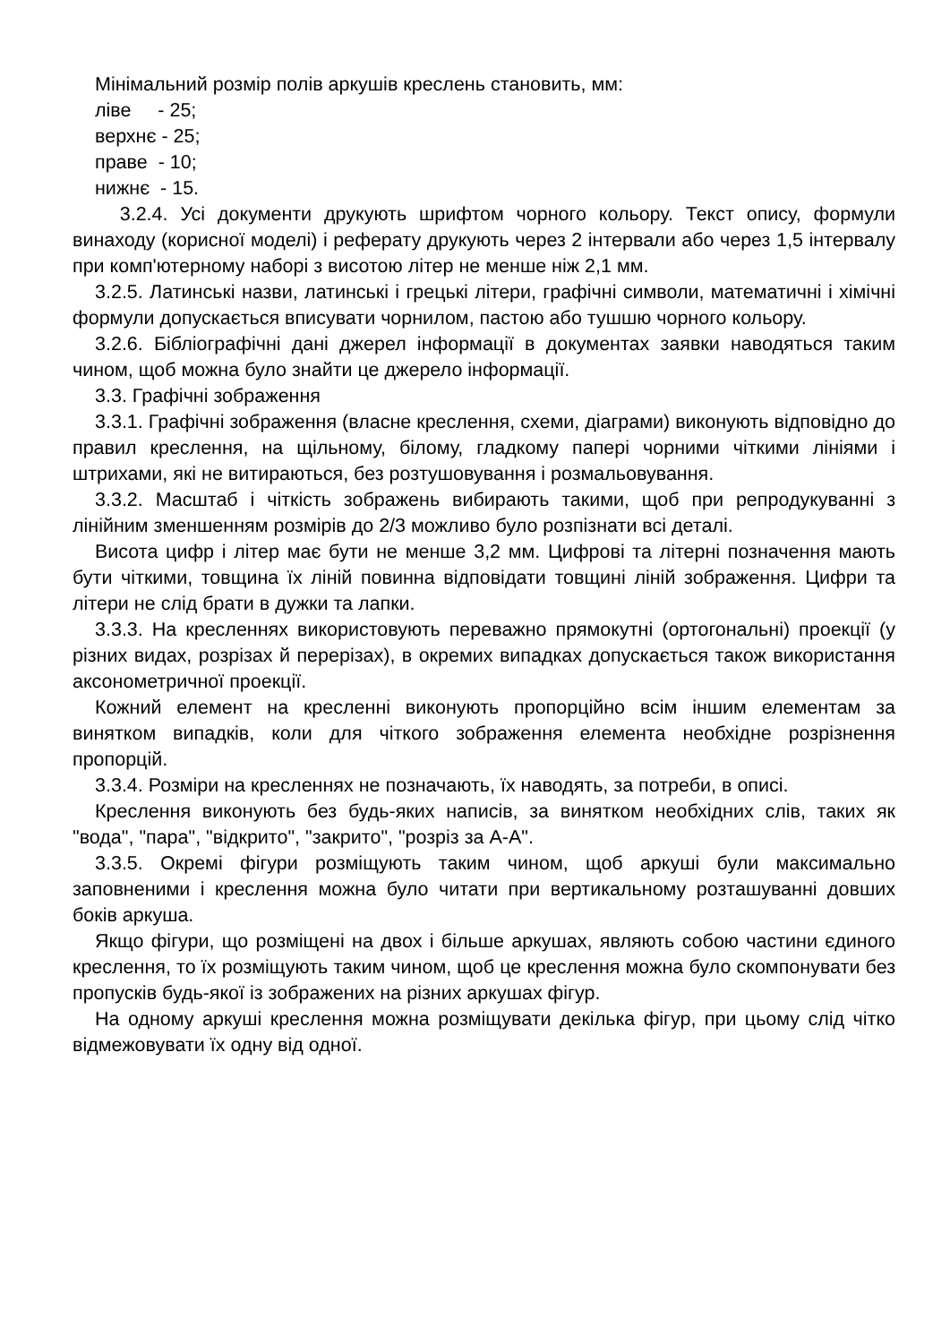Мінімальний розмір полів аркушів креслень становить, мм:
ліве - 25;
верхнє - 25;
праве - 10;
нижнє - 15.
3.2.4. Усі документи друкують шрифтом чорного кольору. Текст опису, формули винаходу (корисної моделі) і реферату друкують через 2 інтервали або через 1,5 інтервалу при комп'ютерному наборі з висотою літер не менше ніж 2,1 мм.
3.2.5. Латинські назви, латинські і грецькі літери, графічні символи, математичні і хімічні формули допускається вписувати чорнилом, пастою або тушшю чорного кольору.
3.2.6. Бібліографічні дані джерел інформації в документах заявки наводяться таким чином, щоб можна було знайти це джерело інформації.
3.3. Графічні зображення
3.3.1. Графічні зображення (власне креслення, схеми, діаграми) виконують відповідно до правил креслення, на щільному, білому, гладкому папері чорними чіткими лініями і штрихами, які не витираються, без розтушовування і розмальовування.
3.3.2. Масштаб і чіткість зображень вибирають такими, щоб при репродукуванні з лінійним зменшенням розмірів до 2/3 можливо було розпізнати всі деталі.
Висота цифр і літер має бути не менше 3,2 мм. Цифрові та літерні позначення мають бути чіткими, товщина їх ліній повинна відповідати товщині ліній зображення. Цифри та літери не слід брати в дужки та лапки.
3.3.3. На кресленнях використовують переважно прямокутні (ортогональні) проекції (у різних видах, розрізах й перерізах), в окремих випадках допускається також використання аксонометричної проекції.
Кожний елемент на кресленні виконують пропорційно всім іншим елементам за винятком випадків, коли для чіткого зображення елемента необхідне розрізнення пропорцій.
3.3.4. Розміри на кресленнях не позначають, їх наводять, за потреби, в описі.
Креслення виконують без будь-яких написів, за винятком необхідних слів, таких як "вода", "пара", "відкрито", "закрито", "розріз за А-А".
3.3.5. Окремі фігури розміщують таким чином, щоб аркуші були максимально заповненими і креслення можна було читати при вертикальному розташуванні довших боків аркуша.
Якщо фігури, що розміщені на двох і більше аркушах, являють собою частини єдиного креслення, то їх розміщують таким чином, щоб це креслення можна було скомпонувати без пропусків будь-якої із зображених на різних аркушах фігур.
На одному аркуші креслення можна розміщувати декілька фігур, при цьому слід чітко відмежовувати їх одну від одної.